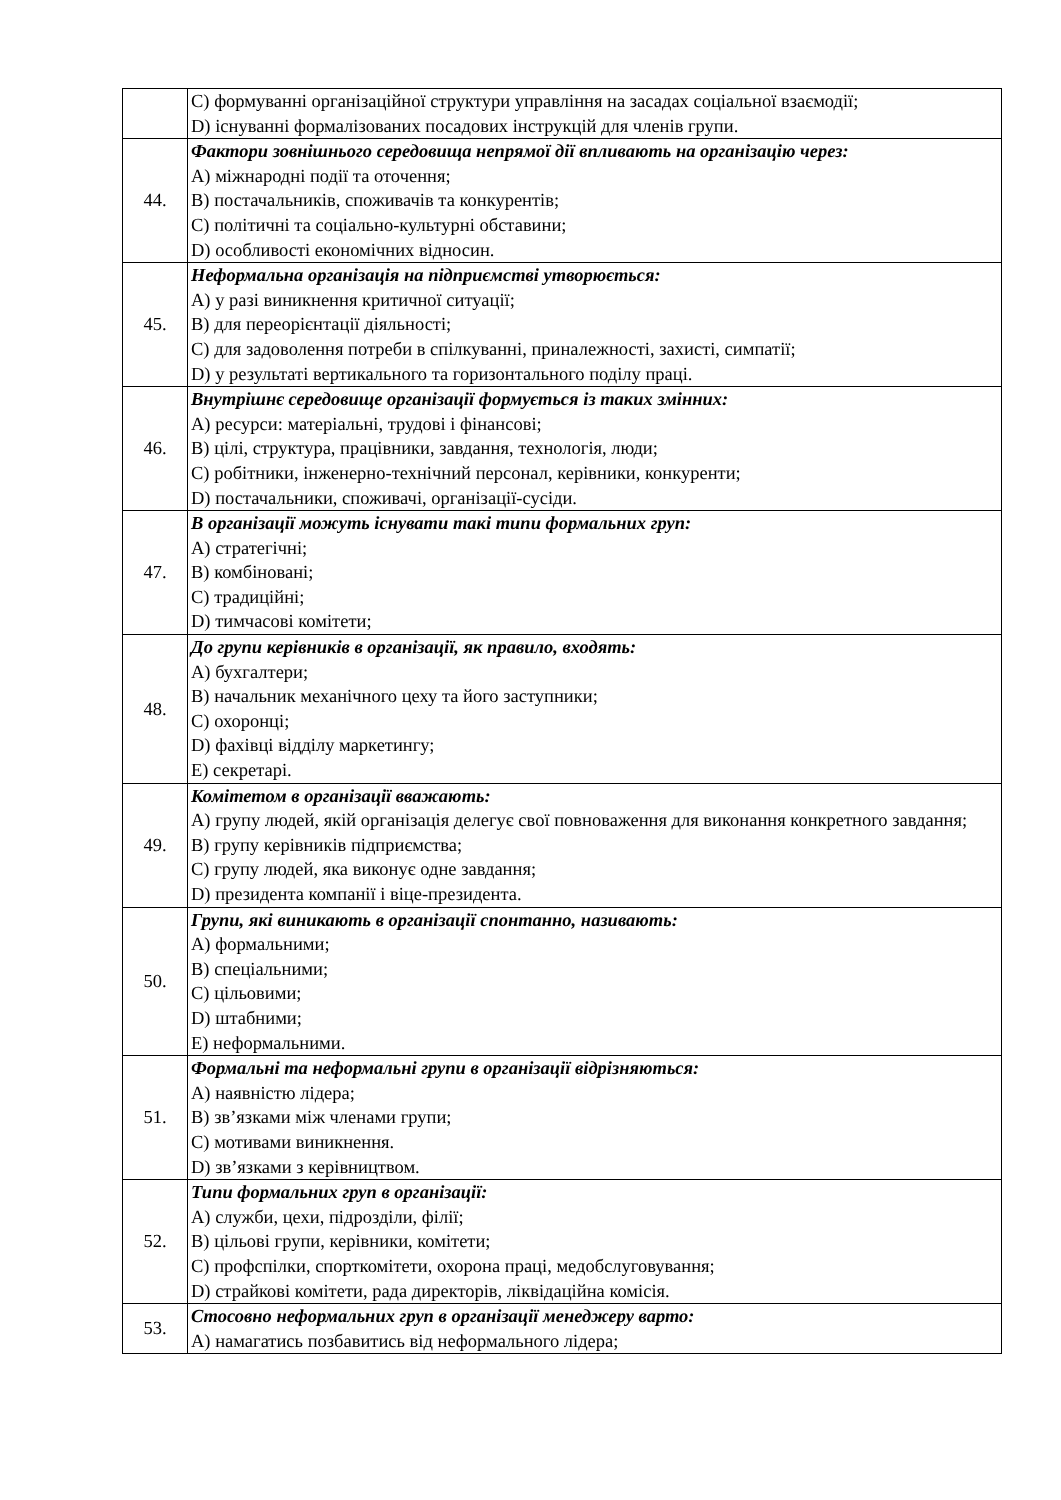| | C) формуванні організаційної структури управління на засадах соціальної взаємодії; D) існуванні формалізованих посадових інструкцій для членів групи. |
| 44. | Фактори зовнішнього середовища непрямої дії впливають на організацію через: A) міжнародні події та оточення; B) постачальників, споживачів та конкурентів; C) політичні та соціально-культурні обставини; D) особливості економічних відносин. |
| 45. | Неформальна організація на підприємстві утворюється: A) у разі виникнення критичної ситуації; B) для переорієнтації діяльності; C) для задоволення потреби в спілкуванні, приналежності, захисті, симпатії; D) у результаті вертикального та горизонтального поділу праці. |
| 46. | Внутрішнє середовище організації формується із таких змінних: A) ресурси: матеріальні, трудові і фінансові; B) цілі, структура, працівники, завдання, технологія, люди; C) робітники, інженерно-технічний персонал, керівники, конкуренти; D) постачальники, споживачі, організації-сусіди. |
| 47. | В організації можуть існувати такі типи формальних груп: A) стратегічні; B) комбіновані; C) традиційні; D) тимчасові комітети; |
| 48. | До групи керівників в організації, як правило, входять: A) бухгалтери; B) начальник механічного цеху та його заступники; C) охоронці; D) фахівці відділу маркетингу; E) секретарі. |
| 49. | Комітетом в організації вважають: A) групу людей, якій організація делегує свої повноваження для виконання конкретного завдання; B) групу керівників підприємства; C) групу людей, яка виконує одне завдання; D) президента компанії і віце-президента. |
| 50. | Групи, які виникають в організації спонтанно, називають: A) формальними; B) спеціальними; C) цільовими; D) штабними; E) неформальними. |
| 51. | Формальні та неформальні групи в організації відрізняються: A) наявністю лідера; B) зв’язками між членами групи; C) мотивами виникнення. D) зв’язками з керівництвом. |
| 52. | Типи формальних груп в організації: A) служби, цехи, підрозділи, філії; B) цільові групи, керівники, комітети; C) профспілки, спорткомітети, охорона праці, медобслуговування; D) страйкові комітети, рада директорів, ліквідаційна комісія. |
| 53. | Стосовно неформальних груп в організації менеджеру варто: A) намагатись позбавитись від неформального лідера; |